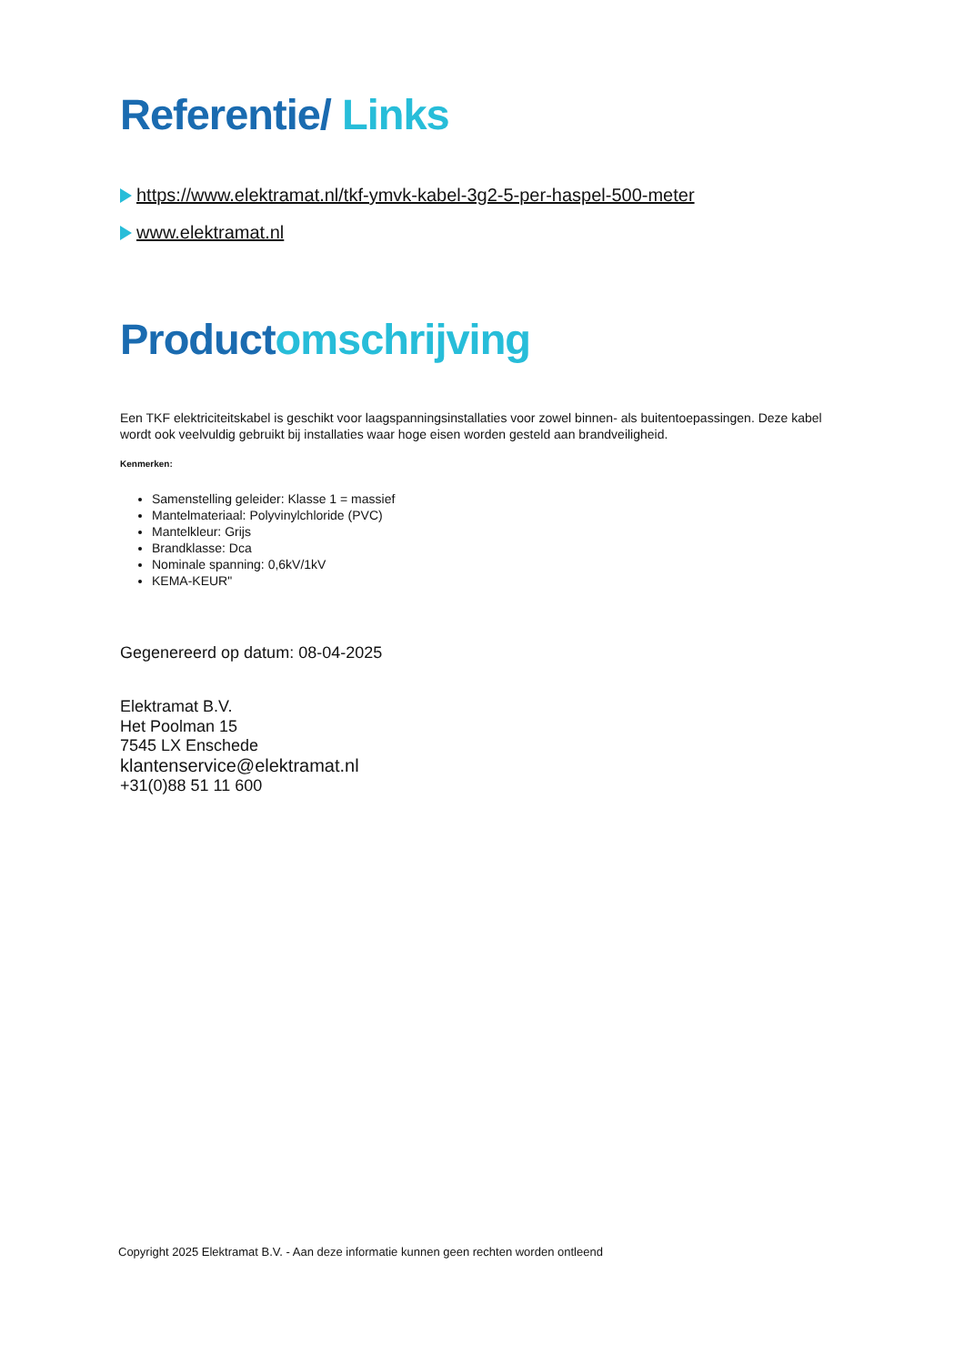Referentie/ Links
https://www.elektramat.nl/tkf-ymvk-kabel-3g2-5-per-haspel-500-meter
www.elektramat.nl
Product omschrijving
Een TKF elektriciteitskabel is geschikt voor laagspanningsinstallaties voor zowel binnen- als buitentoepassingen. Deze kabel wordt ook veelvuldig gebruikt bij installaties waar hoge eisen worden gesteld aan brandveiligheid.
Kenmerken:
Samenstelling geleider: Klasse 1 = massief
Mantelmateriaal: Polyvinylchloride (PVC)
Mantelkleur: Grijs
Brandklasse: Dca
Nominale spanning: 0,6kV/1kV
KEMA-KEUR"
Gegenereerd op datum: 08-04-2025
Elektramat B.V.
Het Poolman 15
7545 LX Enschede
klantenservice@elektramat.nl
+31(0)88 51 11 600
Copyright 2025 Elektramat B.V. - Aan deze informatie kunnen geen rechten worden ontleend